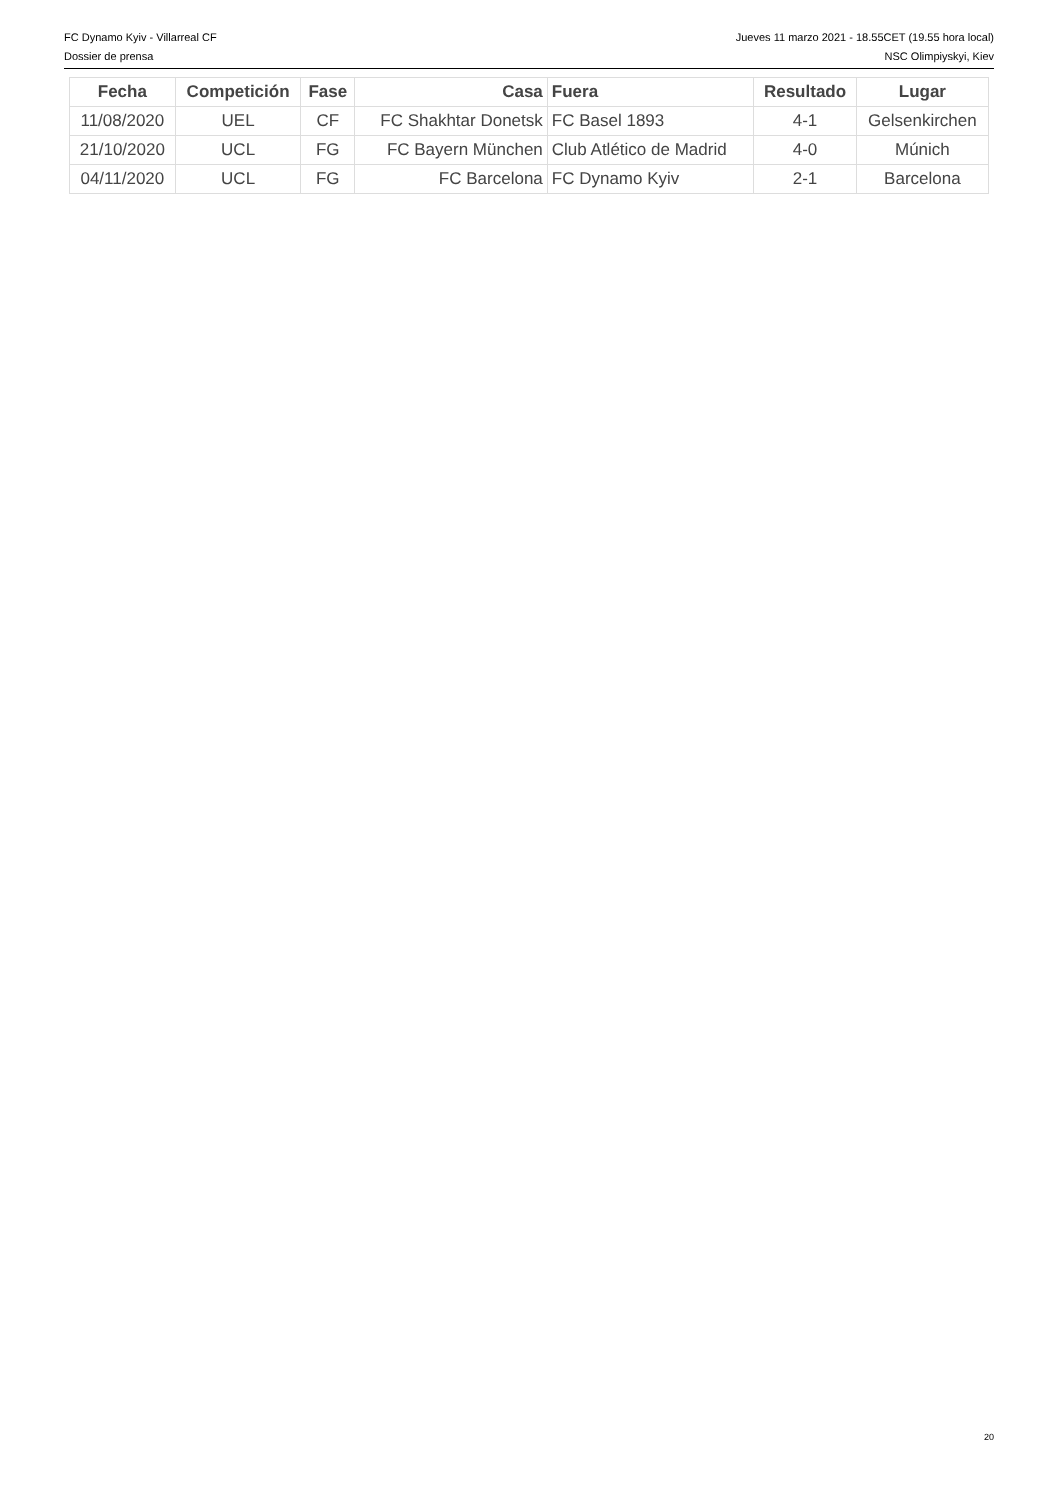FC Dynamo Kyiv - Villarreal CF Jueves 11 marzo 2021 - 18.55CET (19.55 hora local)
Dossier de prensa NSC Olimpiyskyi, Kiev
| Fecha | Competición | Fase | Casa | Fuera | Resultado | Lugar |
| --- | --- | --- | --- | --- | --- | --- |
| 11/08/2020 | UEL | CF | FC Shakhtar Donetsk | FC Basel 1893 | 4-1 | Gelsenkirchen |
| 21/10/2020 | UCL | FG | FC Bayern München | Club Atlético de Madrid | 4-0 | Múnich |
| 04/11/2020 | UCL | FG | FC Barcelona | FC Dynamo Kyiv | 2-1 | Barcelona |
20